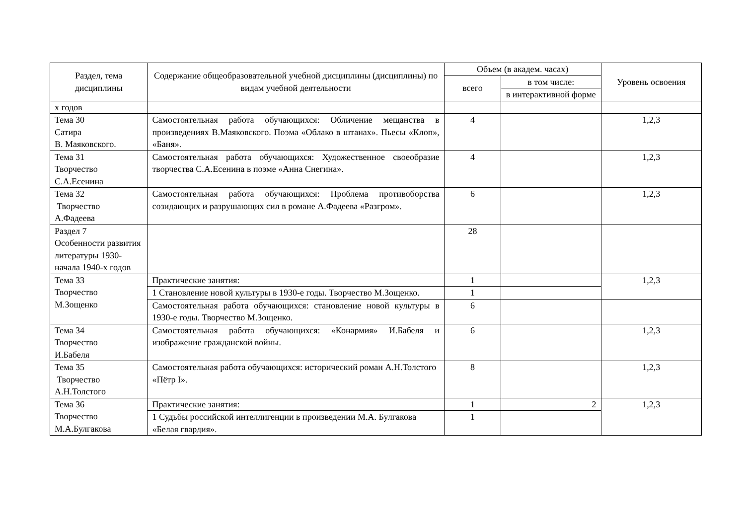| Раздел, тема дисциплины | Содержание общеобразовательной учебной дисциплины (дисциплины) по видам учебной деятельности | Объем (в академ. часах) | | Уровень освоения |
| --- | --- | --- | --- | --- |
| | | всего | в том числе: | |
| | | | в интерактивной форме | |
| х годов | | | | |
| Тема 30 Сатира В. Маяковского. | Самостоятельная работа обучающихся: Обличение мещанства в произведениях В.Маяковского. Поэма «Облако в штанах». Пьесы «Клоп», «Баня». | 4 | | 1,2,3 |
| Тема 31 Творчество С.А.Есенина | Самостоятельная работа обучающихся: Художественное своеобразие творчества С.А.Есенина в поэме «Анна Снегина». | 4 | | 1,2,3 |
| Тема 32 Творчество А.Фадеева | Самостоятельная работа обучающихся: Проблема противоборства созидающих и разрушающих сил в романе А.Фадеева «Разгром». | 6 | | 1,2,3 |
| Раздел 7 Особенности развития литературы 1930-начала 1940-х годов | | 28 | | |
| Тема 33 Творчество М.Зощенко | Практические занятия: | 1 | | 1,2,3 |
| | 1 Становление новой культуры в 1930-е годы. Творчество М.Зощенко. | 1 | | |
| | Самостоятельная работа обучающихся: становление новой культуры в 1930-е годы. Творчество М.Зощенко. | 6 | | |
| Тема 34 Творчество И.Бабеля | Самостоятельная работа обучающихся: «Конармия» И.Бабеля и изображение гражданской войны. | 6 | | 1,2,3 |
| Тема 35 Творчество А.Н.Толстого | Самостоятельная работа обучающихся: исторический роман А.Н.Толстого «Пётр I». | 8 | | 1,2,3 |
| Тема 36 Творчество М.А.Булгакова | Практические занятия: | 1 | 2 | 1,2,3 |
| | 1 Судьбы российской интеллигенции в произведении М.А. Булгакова «Белая гвардия». | 1 | | |